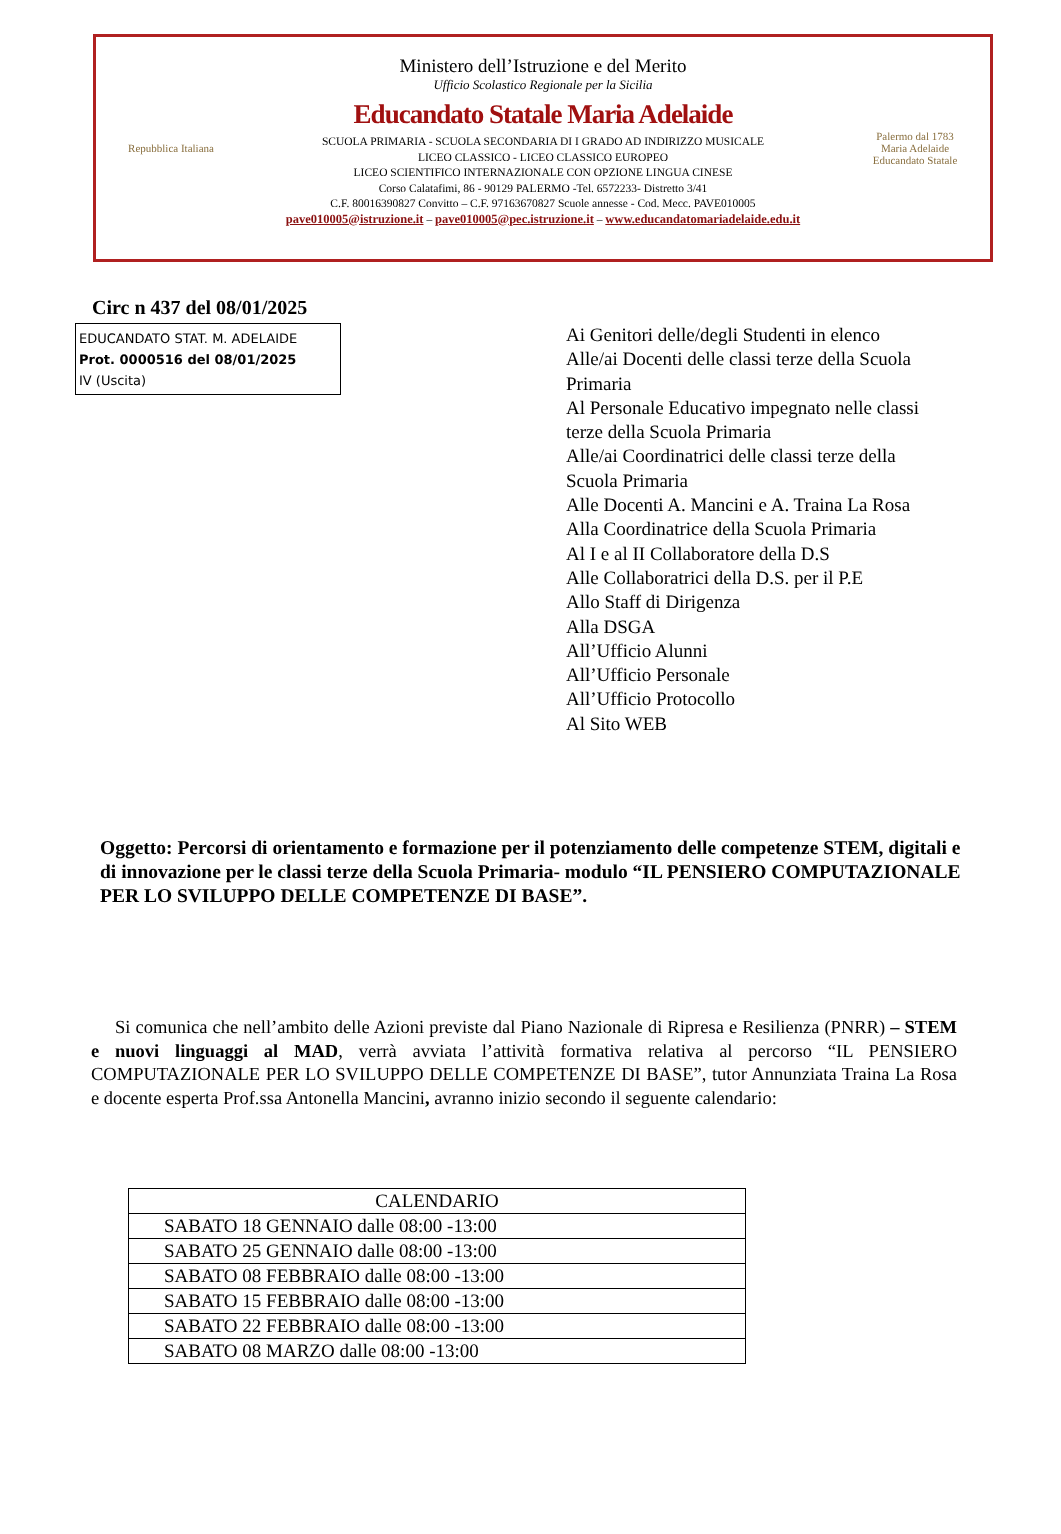Repubblica Italiana
Ministero dell’Istruzione e del Merito
Ufficio Scolastico Regionale per la Sicilia
Educandato Statale Maria Adelaide
SCUOLA PRIMARIA - SCUOLA SECONDARIA DI I GRADO AD INDIRIZZO MUSICALE
LICEO CLASSICO - LICEO CLASSICO EUROPEO
LICEO SCIENTIFICO INTERNAZIONALE CON OPZIONE LINGUA CINESE
Corso Calatafimi, 86 - 90129 PALERMO -Tel. 6572233- Distretto 3/41
C.F. 80016390827 Convitto – C.F. 97163670827 Scuole annesse - Cod. Mecc. PAVE010005
pave010005@istruzione.it – pave010005@pec.istruzione.it – www.educandatomariadelaide.edu.it
Palermo dal 1783
Maria Adelaide
Educandato Statale
Circ n 437 del 08/01/2025
EDUCANDATO STAT. M. ADELAIDE
Prot. 0000516 del 08/01/2025
IV (Uscita)
Ai Genitori delle/degli Studenti in elenco
Alle/ai Docenti delle classi terze della Scuola
Primaria
Al Personale Educativo impegnato nelle classi
terze della Scuola Primaria
Alle/ai Coordinatrici delle classi terze della
Scuola Primaria
Alle Docenti A. Mancini e A. Traina La Rosa
Alla Coordinatrice della Scuola Primaria
Al I e al II Collaboratore della D.S
Alle Collaboratrici della D.S. per il P.E
Allo Staff di Dirigenza
Alla DSGA
All’Ufficio Alunni
All’Ufficio Personale
All’Ufficio Protocollo
Al Sito WEB
Oggetto: Percorsi di orientamento e formazione per il potenziamento delle competenze STEM, digitali e di innovazione per le classi terze della Scuola Primaria- modulo “IL PENSIERO COMPUTAZIONALE PER LO SVILUPPO DELLE COMPETENZE DI BASE”.
Si comunica che nell’ambito delle Azioni previste dal Piano Nazionale di Ripresa e Resilienza (PNRR) – STEM e nuovi linguaggi al MAD, verrà avviata l’attività formativa relativa al percorso “IL PENSIERO COMPUTAZIONALE PER LO SVILUPPO DELLE COMPETENZE DI BASE”, tutor Annunziata Traina La Rosa e docente esperta Prof.ssa Antonella Mancini, avranno inizio secondo il seguente calendario:
| CALENDARIO |
| --- |
| SABATO 18 GENNAIO dalle 08:00 -13:00 |
| SABATO 25 GENNAIO dalle 08:00 -13:00 |
| SABATO 08 FEBBRAIO dalle 08:00 -13:00 |
| SABATO 15 FEBBRAIO dalle 08:00 -13:00 |
| SABATO 22 FEBBRAIO dalle 08:00 -13:00 |
| SABATO 08 MARZO dalle 08:00 -13:00 |